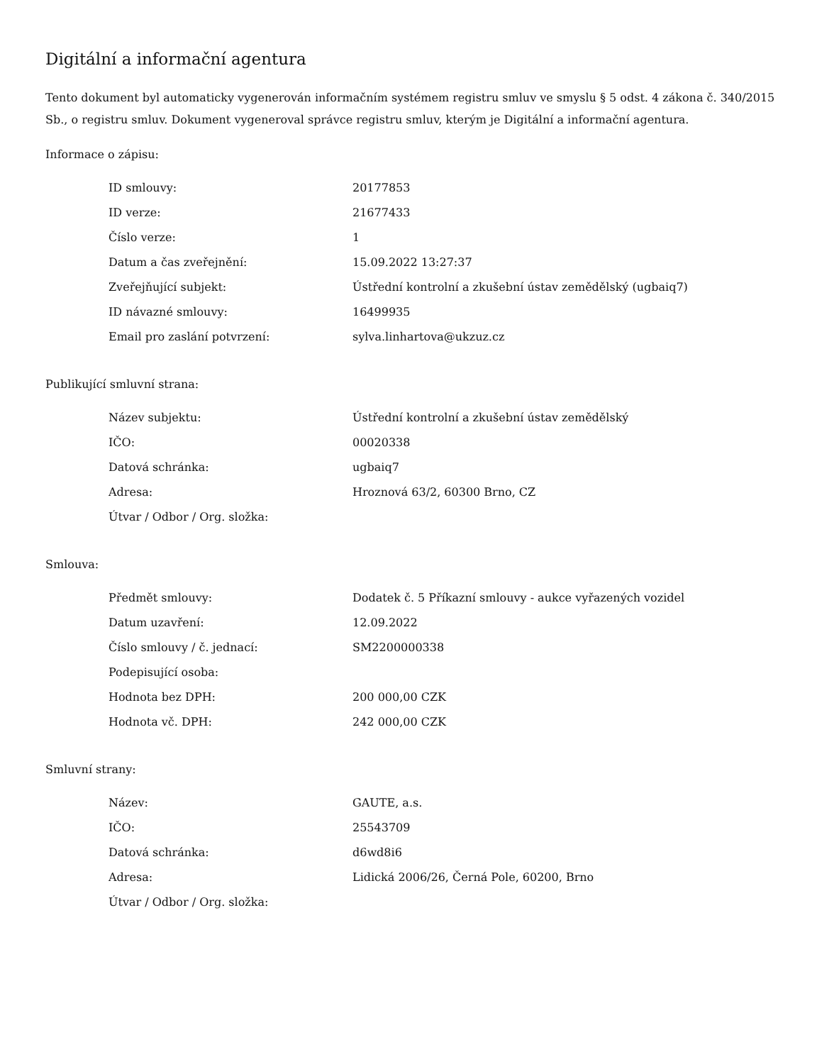Digitální a informační agentura
Tento dokument byl automaticky vygenerován informačním systémem registru smluv ve smyslu § 5 odst. 4 zákona č. 340/2015 Sb., o registru smluv. Dokument vygeneroval správce registru smluv, kterým je Digitální a informační agentura.
Informace o zápisu:
| ID smlouvy: | 20177853 |
| ID verze: | 21677433 |
| Číslo verze: | 1 |
| Datum a čas zveřejnění: | 15.09.2022 13:27:37 |
| Zveřejňující subjekt: | Ústřední kontrolní a zkušební ústav zemědělský (ugbaiq7) |
| ID návazné smlouvy: | 16499935 |
| Email pro zaslání potvrzení: | sylva.linhartova@ukzuz.cz |
Publikující smluvní strana:
| Název subjektu: | Ústřední kontrolní a zkušební ústav zemědělský |
| IČO: | 00020338 |
| Datová schránka: | ugbaiq7 |
| Adresa: | Hroznová 63/2, 60300 Brno, CZ |
| Útvar / Odbor / Org. složka: | |
Smlouva:
| Předmět smlouvy: | Dodatek č. 5 Příkazní smlouvy - aukce vyřazených vozidel |
| Datum uzavření: | 12.09.2022 |
| Číslo smlouvy / č. jednací: | SM2200000338 |
| Podepisující osoba: | |
| Hodnota bez DPH: | 200 000,00 CZK |
| Hodnota vč. DPH: | 242 000,00 CZK |
Smluvní strany:
| Název: | GAUTE, a.s. |
| IČO: | 25543709 |
| Datová schránka: | d6wd8i6 |
| Adresa: | Lidická 2006/26, Černá Pole, 60200, Brno |
| Útvar / Odbor / Org. složka: | |